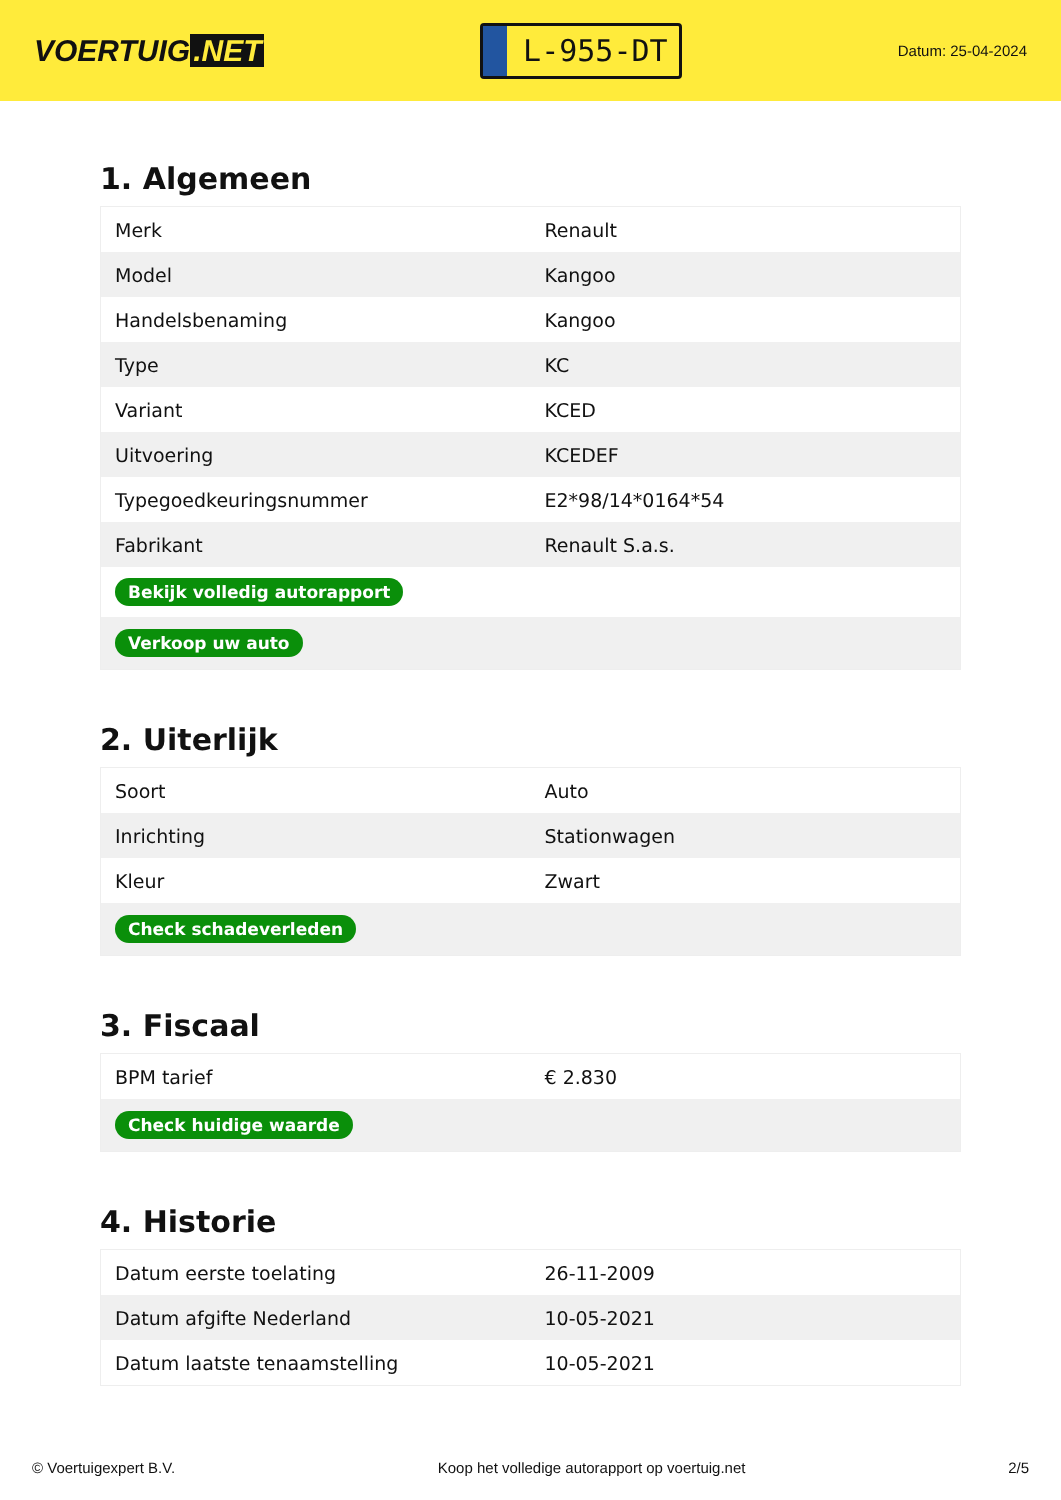VOERTUIG.NET
L-955-DT
Datum: 25-04-2024
1. Algemeen
| Merk | Renault |
| Model | Kangoo |
| Handelsbenaming | Kangoo |
| Type | KC |
| Variant | KCED |
| Uitvoering | KCEDEF |
| Typegoedkeuringsnummer | E2*98/14*0164*54 |
| Fabrikant | Renault S.a.s. |
| Bekijk volledig autorapport | |
| Verkoop uw auto | |
2. Uiterlijk
| Soort | Auto |
| Inrichting | Stationwagen |
| Kleur | Zwart |
| Check schadeverleden | |
3. Fiscaal
| BPM tarief | € 2.830 |
| Check huidige waarde | |
4. Historie
| Datum eerste toelating | 26-11-2009 |
| Datum afgifte Nederland | 10-05-2021 |
| Datum laatste tenaamstelling | 10-05-2021 |
© Voertuigexpert B.V. Koop het volledige autorapport op voertuig.net 2/5